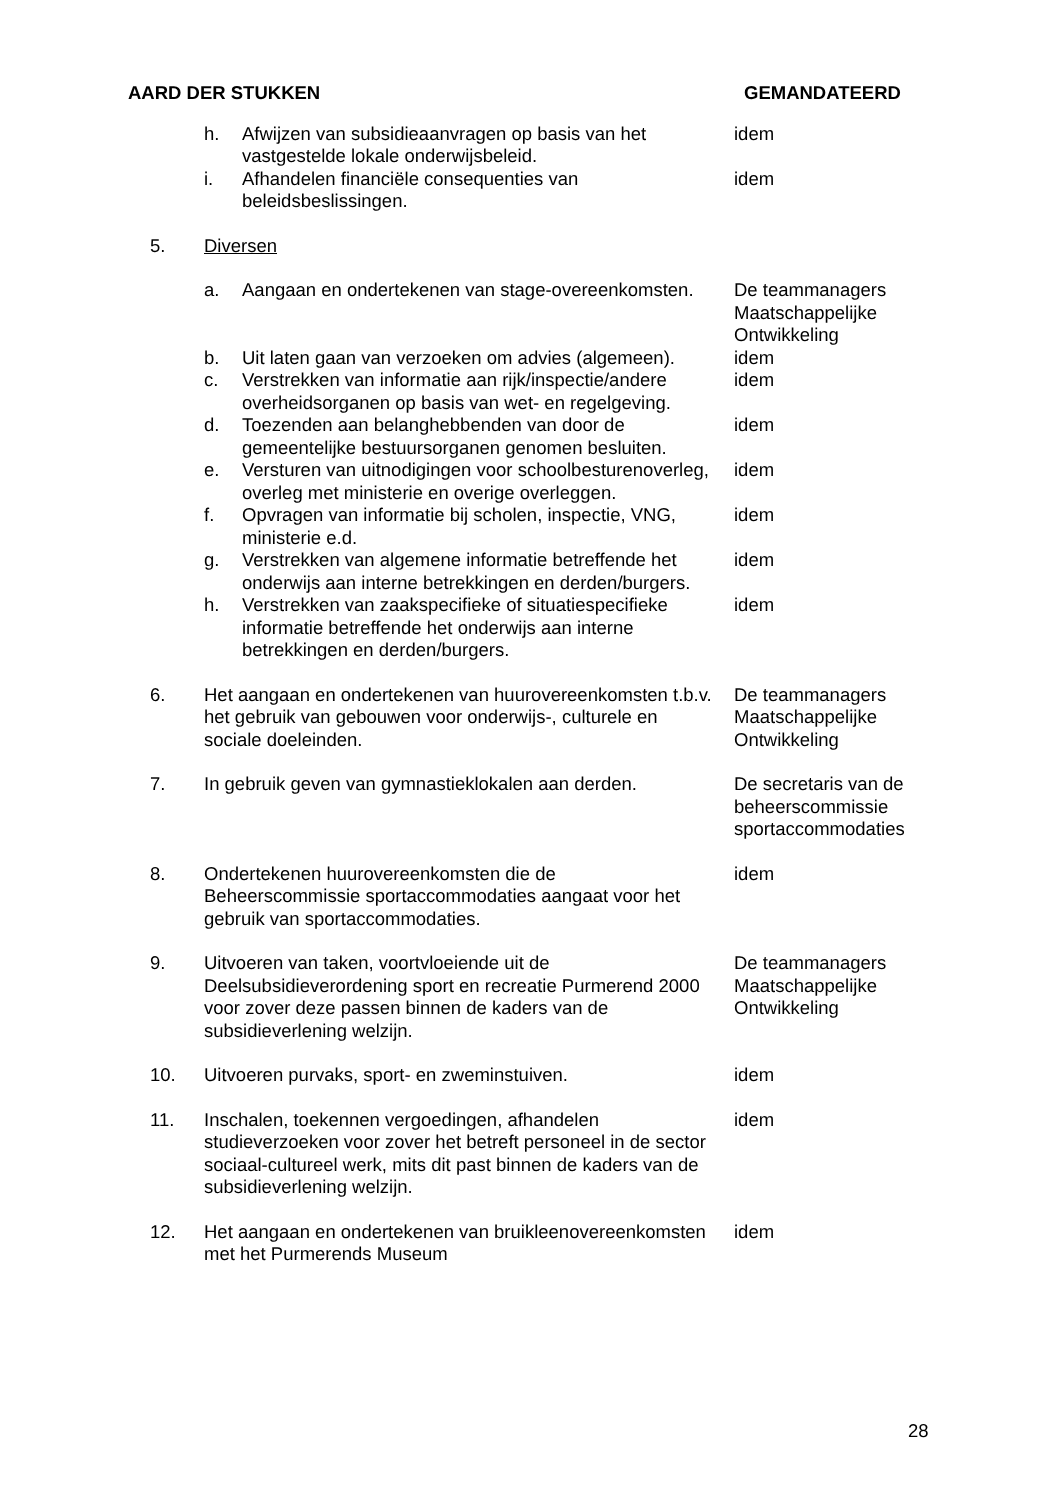| AARD DER STUKKEN | | | GEMANDATEERD |
| --- | --- | --- | --- |
| | h. | Afwijzen van subsidieaanvragen op basis van het vastgestelde lokale onderwijsbeleid. | idem |
| | i. | Afhandelen financiële consequenties van beleidsbeslissingen. | idem |
| 5. | Diversen | | |
| | a. | Aangaan en ondertekenen van stage-overeenkomsten. | De teammanagers Maatschappelijke Ontwikkeling |
| | b. | Uit laten gaan van verzoeken om advies (algemeen). | idem |
| | c. | Verstrekken van informatie aan rijk/inspectie/andere overheidsorganen op basis van wet- en regelgeving. | idem |
| | d. | Toezenden aan belanghebbenden van door de gemeentelijke bestuursorganen genomen besluiten. | idem |
| | e. | Versturen van uitnodigingen voor schoolbesturenoverleg, overleg met ministerie en overige overleggen. | idem |
| | f. | Opvragen van informatie bij scholen, inspectie, VNG, ministerie e.d. | idem |
| | g. | Verstrekken van algemene informatie betreffende het onderwijs aan interne betrekkingen en derden/burgers. | idem |
| | h. | Verstrekken van zaakspecifieke of situatiespecifieke informatie betreffende het onderwijs aan interne betrekkingen en derden/burgers. | idem |
| 6. | Het aangaan en ondertekenen van huurovereenkomsten t.b.v. het gebruik van gebouwen voor onderwijs-, culturele en sociale doeleinden. | | De teammanagers Maatschappelijke Ontwikkeling |
| 7. | In gebruik geven van gymnastieklokalen aan derden. | | De secretaris van de beheerscommissie sportaccommodaties |
| 8. | Ondertekenen huurovereenkomsten die de Beheerscommissie sportaccommodaties aangaat voor het gebruik van sportaccommodaties. | | idem |
| 9. | Uitvoeren van taken, voortvloeiende uit de Deelsubsidieverordening sport en recreatie Purmerend 2000 voor zover deze passen binnen de kaders van de subsidieverlening welzijn. | | De teammanagers Maatschappelijke Ontwikkeling |
| 10. | Uitvoeren purvaks, sport- en zweminstuiven. | | idem |
| 11. | Inschalen, toekennen vergoedingen, afhandelen studieverzoeken voor zover het betreft personeel in de sector sociaal-cultureel werk, mits dit past binnen de kaders van de subsidieverlening welzijn. | | idem |
| 12. | Het aangaan en ondertekenen van bruikleenovereenkomsten met het Purmerends Museum | | idem |
28